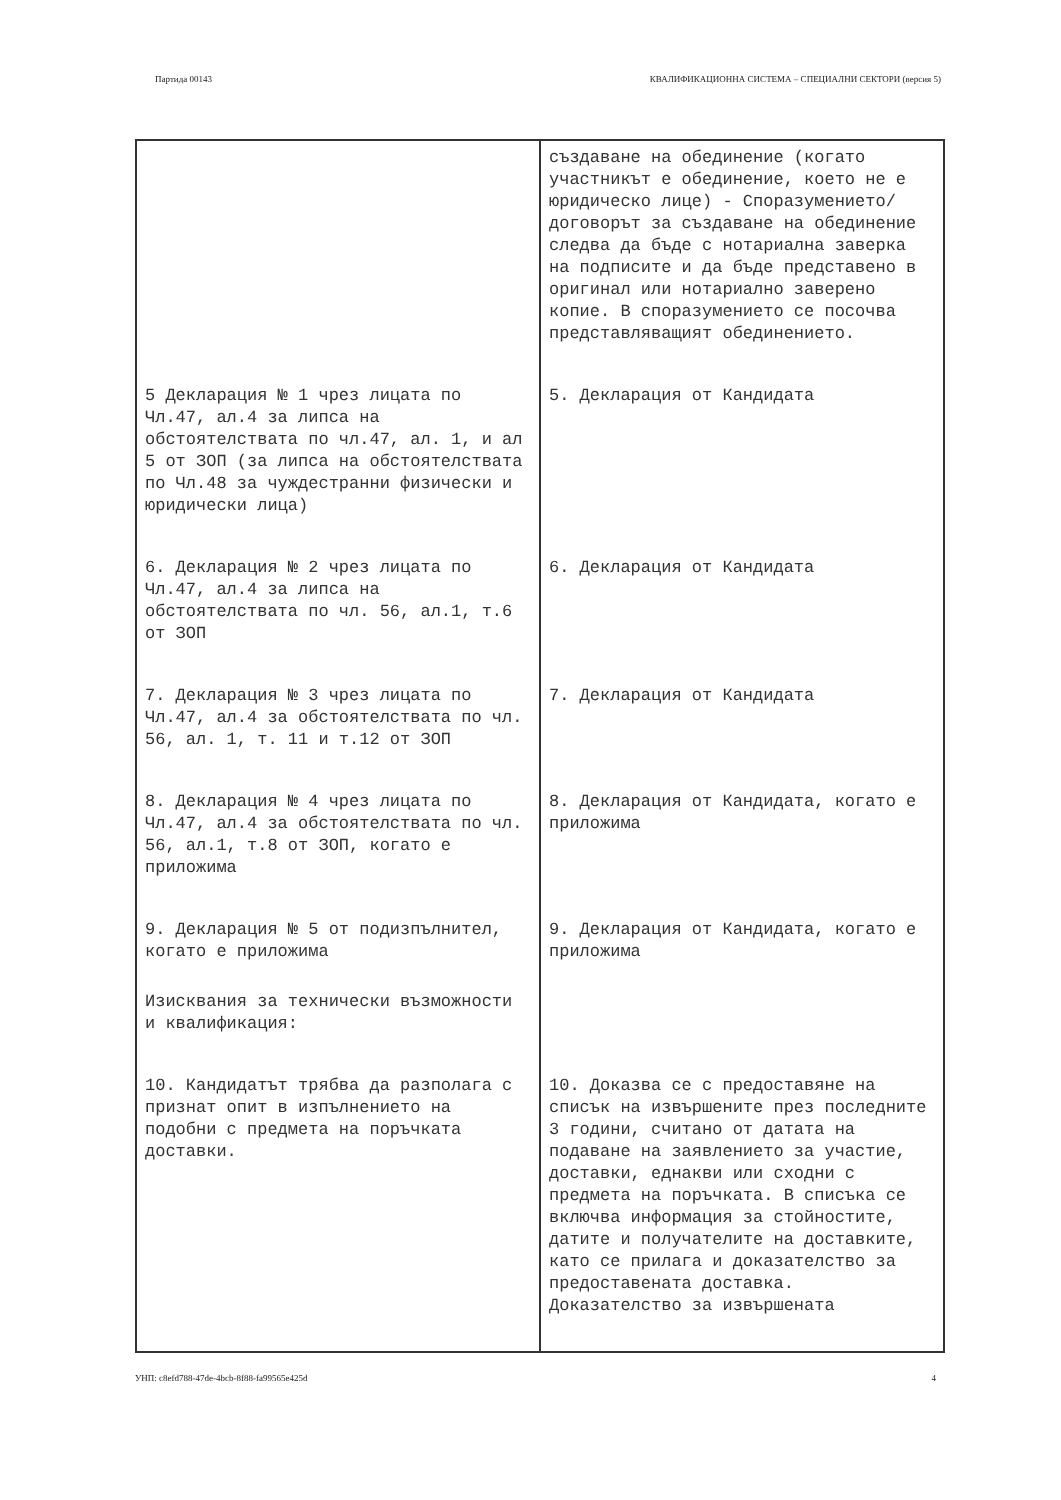Партида 00143 КВАЛИФИКАЦИОННА СИСТЕМА – СПЕЦИАЛНИ СЕКТОРИ (версия 5)
| | създаване на обединение (когато участникът е обединение, което не е юридическо лице) - Споразумението/договорът за създаване на обединение следва да бъде с нотариална заверка на подписите и да бъде представено в оригинал или нотариално заверено копие. В споразумението се посочва представляващият обединението. |
| 5 Декларация № 1 чрез лицата по Чл.47, ал.4 за липса на обстоятелствата по чл.47, ал. 1, и ал 5 от ЗОП (за липса на обстоятелствата по Чл.48 за чуждестранни физически и юридически лица) | 5. Декларация от Кандидата |
| 6. Декларация № 2 чрез лицата по Чл.47, ал.4 за липса на обстоятелствата по чл. 56, ал.1, т.6 от ЗОП | 6. Декларация от Кандидата |
| 7. Декларация № 3 чрез лицата по Чл.47, ал.4 за обстоятелствата по чл. 56, ал. 1, т. 11 и т.12 от ЗОП | 7. Декларация от Кандидата |
| 8. Декларация № 4 чрез лицата по Чл.47, ал.4 за обстоятелствата по чл. 56, ал.1, т.8 от ЗОП, когато е приложима | 8. Декларация от Кандидата, когато е приложима |
| 9. Декларация № 5 от подизпълнител, когато е приложима Изисквания за технически възможности и квалификация: | 9. Декларация от Кандидата, когато е приложима |
| 10. Кандидатът трябва да разполага с признат опит в изпълнението на подобни с предмета на поръчката доставки. | 10. Доказва се с предоставяне на списък на извършените през последните 3 години, считано от датата на подаване на заявлението за участие, доставки, еднакви или сходни с предмета на поръчката. В списъка се включва информация за стойностите, датите и получателите на доставките, като се прилага и доказателство за предоставената доставка. Доказателство за извършената |
УНП: c8efd788-47de-4bcb-8f88-fa99565e425d 4